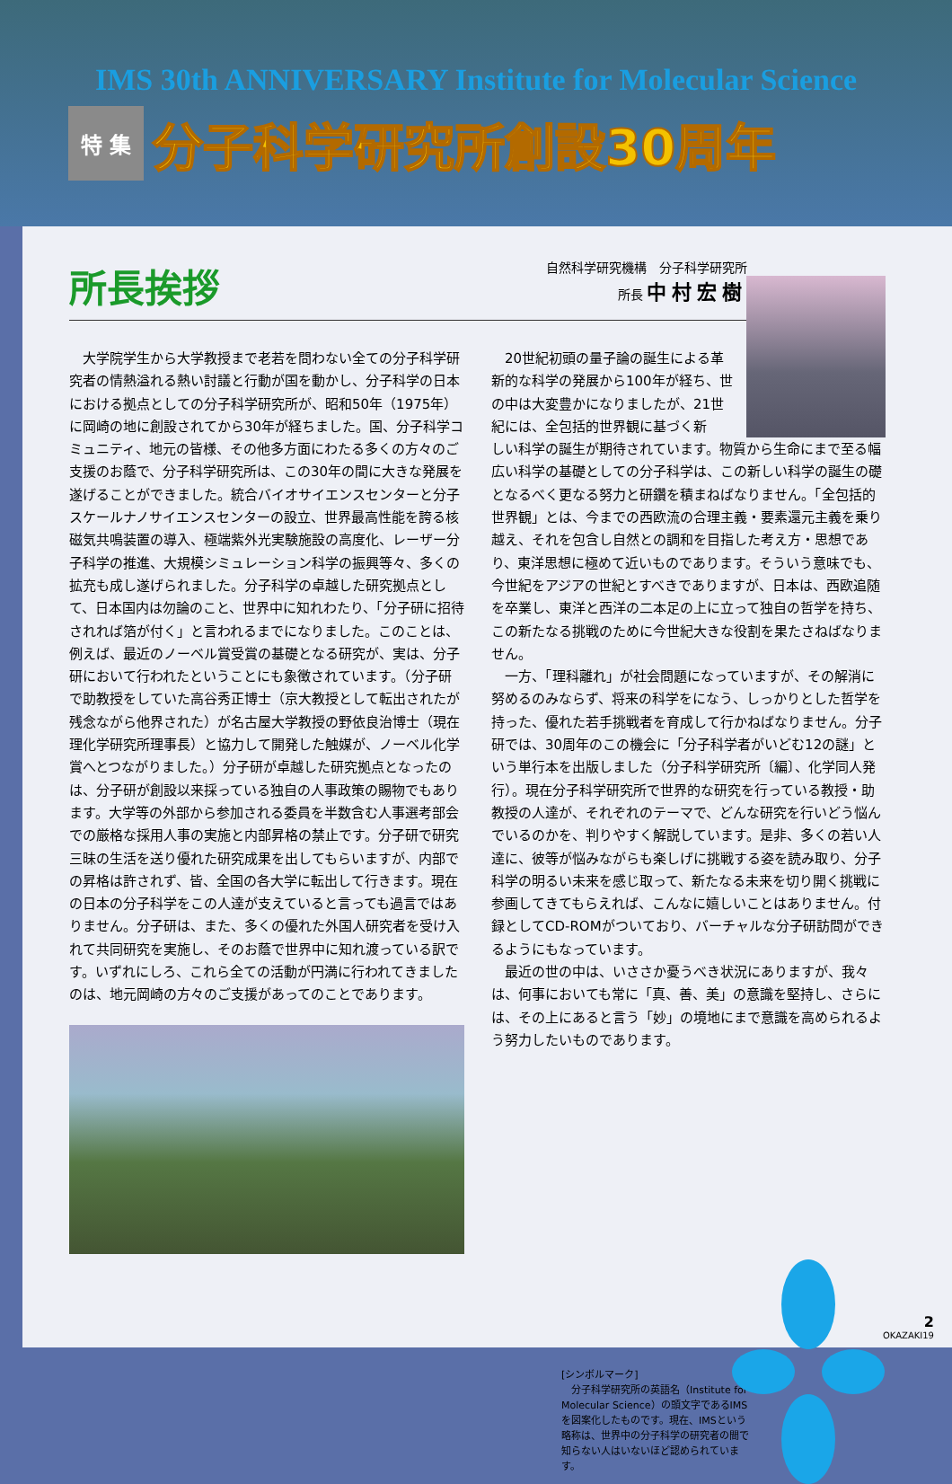IMS 30th ANNIVERSARY Institute for Molecular Science
特 集 分子科学研究所創設30周年
所長挨拶
自然科学研究機構　分子科学研究所
所長 中村宏樹
大学院学生から大学教授まで老若を問わない全ての分子科学研究者の情熱溢れる熱い討議と行動が国を動かし、分子科学の日本における拠点としての分子科学研究所が、昭和50年（1975年）に岡崎の地に創設されてから30年が経ちました。国、分子科学コミュニティ、地元の皆様、その他多方面にわたる多くの方々のご支援のお蔭で、分子科学研究所は、この30年の間に大きな発展を遂げることができました。統合バイオサイエンスセンターと分子スケールナノサイエンスセンターの設立、世界最高性能を誇る核磁気共鳴装置の導入、極端紫外光実験施設の高度化、レーザー分子科学の推進、大規模シミュレーション科学の振興等々、多くの拡充も成し遂げられました。分子科学の卓越した研究拠点として、日本国内は勿論のこと、世界中に知れわたり、「分子研に招待されれば箔が付く」と言われるまでになりました。このことは、例えば、最近のノーベル賞受賞の基礎となる研究が、実は、分子研において行われたということにも象徴されています。（分子研で助教授をしていた高谷秀正博士（京大教授として転出されたが残念ながら他界された）が名古屋大学教授の野依良治博士（現在理化学研究所理事長）と協力して開発した触媒が、ノーベル化学賞へとつながりました。）分子研が卓越した研究拠点となったのは、分子研が創設以来採っている独自の人事政策の賜物でもあります。大学等の外部から参加される委員を半数含む人事選考部会での厳格な採用人事の実施と内部昇格の禁止です。分子研で研究三昧の生活を送り優れた研究成果を出してもらいますが、内部での昇格は許されず、皆、全国の各大学に転出して行きます。現在の日本の分子科学をこの人達が支えていると言っても過言ではありません。分子研は、また、多くの優れた外国人研究者を受け入れて共同研究を実施し、そのお蔭で世界中に知れ渡っている訳です。いずれにしろ、これら全ての活動が円満に行われてきましたのは、地元岡崎の方々のご支援があってのことであります。
20世紀初頭の量子論の誕生による革新的な科学の発展から100年が経ち、世の中は大変豊かになりましたが、21世紀には、全包括的世界観に基づく新
しい科学の誕生が期待されています。物質から生命にまで至る幅広い科学の基礎としての分子科学は、この新しい科学の誕生の礎となるべく更なる努力と研鑽を積まねばなりません。「全包括的世界観」とは、今までの西欧流の合理主義・要素還元主義を乗り越え、それを包含し自然との調和を目指した考え方・思想であり、東洋思想に極めて近いものであります。そういう意味でも、今世紀をアジアの世紀とすべきでありますが、日本は、西欧追随を卒業し、東洋と西洋の二本足の上に立って独自の哲学を持ち、この新たなる挑戦のために今世紀大きな役割を果たさねばなりません。
一方、「理科離れ」が社会問題になっていますが、その解消に努めるのみならず、将来の科学をになう、しっかりとした哲学を持った、優れた若手挑戦者を育成して行かねばなりません。分子研では、30周年のこの機会に「分子科学者がいどむ12の謎」という単行本を出版しました（分子科学研究所〔編〕、化学同人発行）。現在分子科学研究所で世界的な研究を行っている教授・助教授の人達が、それぞれのテーマで、どんな研究を行いどう悩んでいるのかを、判りやすく解説しています。是非、多くの若い人達に、彼等が悩みながらも楽しげに挑戦する姿を読み取り、分子科学の明るい未来を感じ取って、新たなる未来を切り開く挑戦に参画してきてもらえれば、こんなに嬉しいことはありません。付録としてCD-ROMがついており、バーチャルな分子研訪問ができるようにもなっています。
最近の世の中は、いささか憂うべき状況にありますが、我々は、何事においても常に「真、善、美」の意識を堅持し、さらには、その上にあると言う「妙」の境地にまで意識を高められるよう努力したいものであります。
[シンボルマーク]
　分子科学研究所の英語名（Institute for Molecular Science）の頭文字であるIMSを図案化したものです。現在、IMSという略称は、世界中の分子科学の研究者の間で知らない人はいないほど認められています。
2
OKAZAKI19